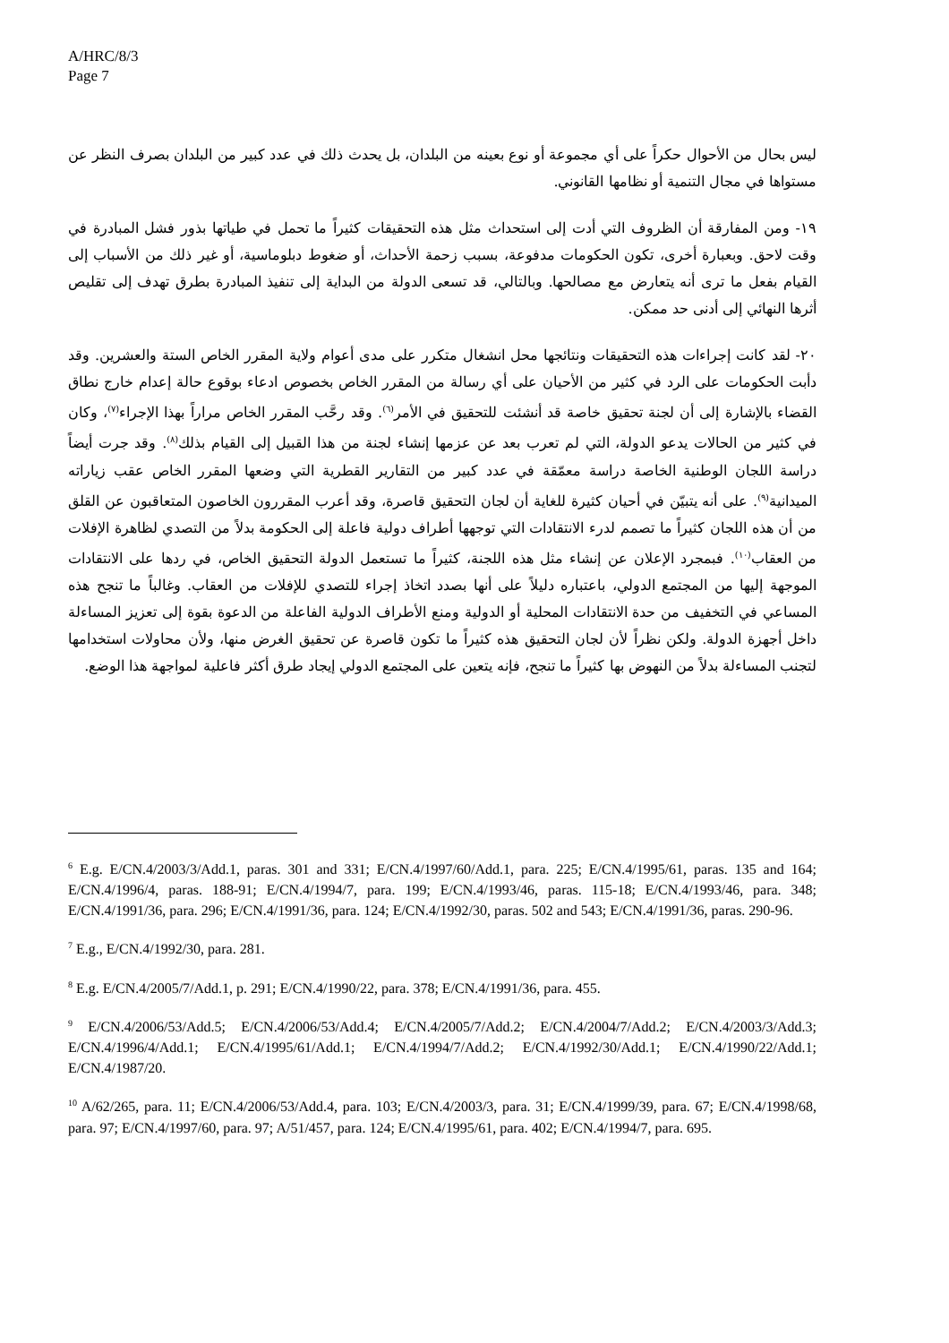A/HRC/8/3
Page 7
ليس بحال من الأحوال حكراً على أي مجموعة أو نوع بعينه من البلدان، بل يحدث ذلك في عدد كبير من البلدان بصرف النظر عن مستواها في مجال التنمية أو نظامها القانوني.
١٩- ومن المفارقة أن الظروف التي أدت إلى استحداث مثل هذه التحقيقات كثيراً ما تحمل في طياتها بذور فشل المبادرة في وقت لاحق. وبعبارة أخرى، تكون الحكومات مدفوعة، بسبب زحمة الأحداث، أو ضغوط دبلوماسية، أو غير ذلك من الأسباب إلى القيام بفعل ما ترى أنه يتعارض مع مصالحها. وبالتالي، قد تسعى الدولة من البداية إلى تنفيذ المبادرة بطرق تهدف إلى تقليص أثرها النهائي إلى أدنى حد ممكن.
٢٠- لقد كانت إجراءات هذه التحقيقات ونتائجها محل انشغال متكرر على مدى أعوام ولاية المقرر الخاص الستة والعشرين. وقد دأبت الحكومات على الرد في كثير من الأحيان على أي رسالة من المقرر الخاص بخصوص ادعاء بوقوع حالة إعدام خارج نطاق القضاء بالإشارة إلى أن لجنة تحقيق خاصة قد أنشئت للتحقيق في الأمر<sup>(٦)</sup>. وقد رحَّب المقرر الخاص مراراً بهذا الإجراء<sup>(٧)</sup>، وكان في كثير من الحالات يدعو الدولة، التي لم تعرب بعد عن عزمها إنشاء لجنة من هذا القبيل إلى القيام بذلك<sup>(٨)</sup>. وقد جرت أيضاً دراسة اللجان الوطنية الخاصة دراسة معمّقة في عدد كبير من التقارير القطرية التي وضعها المقرر الخاص عقب زياراته الميدانية<sup>(٩)</sup>. على أنه يتبيّن في أحيان كثيرة للغاية أن لجان التحقيق قاصرة، وقد أعرب المقررون الخاصون المتعاقبون عن القلق من أن هذه اللجان كثيراً ما تصمم لدرء الانتقادات التي توجهها أطراف دولية فاعلة إلى الحكومة بدلاً من التصدي لظاهرة الإفلات من العقاب<sup>(١٠)</sup>. فبمجرد الإعلان عن إنشاء مثل هذه اللجنة، كثيراً ما تستعمل الدولة التحقيق الخاص، في ردها على الانتقادات الموجهة إليها من المجتمع الدولي، باعتباره دليلاً على أنها بصدد اتخاذ إجراء للتصدي للإفلات من العقاب. وغالباً ما تنجح هذه المساعي في التخفيف من حدة الانتقادات المحلية أو الدولية ومنع الأطراف الدولية الفاعلة من الدعوة بقوة إلى تعزيز المساءلة داخل أجهزة الدولة. ولكن نظراً لأن لجان التحقيق هذه كثيراً ما تكون قاصرة عن تحقيق الغرض منها، ولأن محاولات استخدامها لتجنب المساءلة بدلاً من النهوض بها كثيراً ما تنجح، فإنه يتعين على المجتمع الدولي إيجاد طرق أكثر فاعلية لمواجهة هذا الوضع.
<sup>6</sup> E.g. E/CN.4/2003/3/Add.1, paras. 301 and 331; E/CN.4/1997/60/Add.1, para. 225; E/CN.4/1995/61, paras. 135 and 164; E/CN.4/1996/4, paras. 188-91; E/CN.4/1994/7, para. 199; E/CN.4/1993/46, paras. 115-18; E/CN.4/1993/46, para. 348; E/CN.4/1991/36, para. 296; E/CN.4/1991/36, para. 124; E/CN.4/1992/30, paras. 502 and 543; E/CN.4/1991/36, paras. 290-96.
<sup>7</sup> E.g., E/CN.4/1992/30, para. 281.
<sup>8</sup> E.g. E/CN.4/2005/7/Add.1, p. 291; E/CN.4/1990/22, para. 378; E/CN.4/1991/36, para. 455.
<sup>9</sup> E/CN.4/2006/53/Add.5; E/CN.4/2006/53/Add.4; E/CN.4/2005/7/Add.2; E/CN.4/2004/7/Add.2; E/CN.4/2003/3/Add.3; E/CN.4/1996/4/Add.1; E/CN.4/1995/61/Add.1; E/CN.4/1994/7/Add.2; E/CN.4/1992/30/Add.1; E/CN.4/1990/22/Add.1; E/CN.4/1987/20.
<sup>10</sup> A/62/265, para. 11; E/CN.4/2006/53/Add.4, para. 103; E/CN.4/2003/3, para. 31; E/CN.4/1999/39, para. 67; E/CN.4/1998/68, para. 97; E/CN.4/1997/60, para. 97; A/51/457, para. 124; E/CN.4/1995/61, para. 402; E/CN.4/1994/7, para. 695.